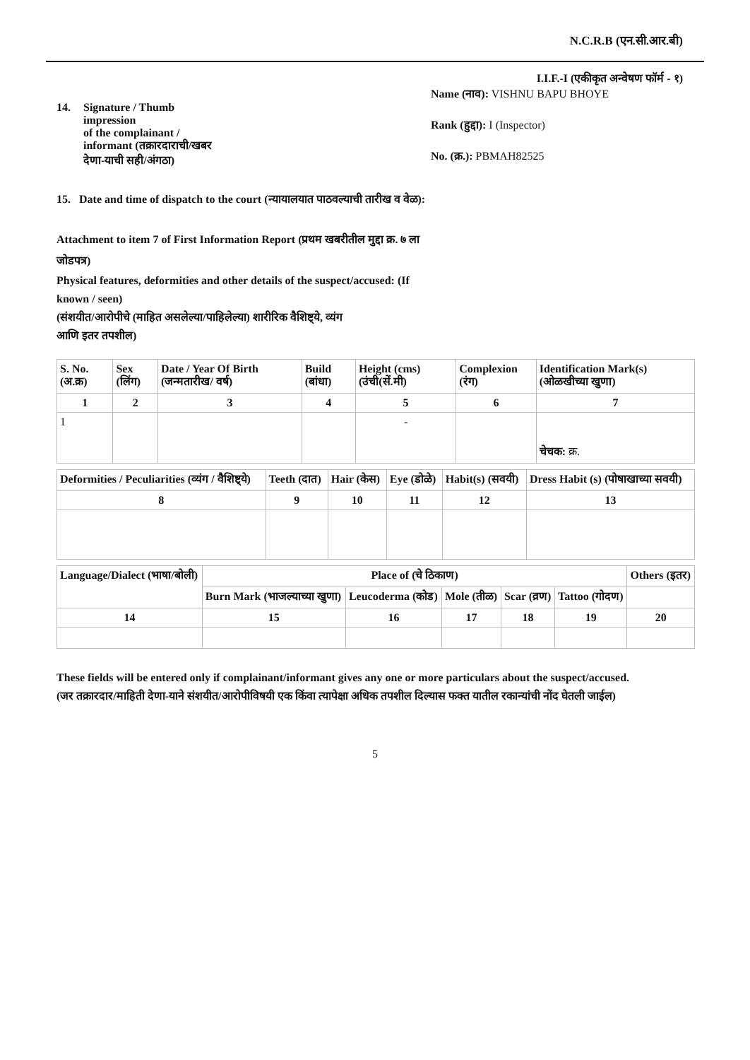N.C.R.B (एन.सी.आर.बी)
I.I.F.-I (एकीकृत अन्वेषण फॉर्म - १)
14. Signature / Thumb
impression
of the complainant /
informant (तक्रारदाराची/खबर
देणा-याची सही/अंगठा)
Name (नाव): VISHNU BAPU BHOYE
Rank (हुद्दा): I (Inspector)
No. (क्र.): PBMAH82525
15. Date and time of dispatch to the court (न्यायालयात पाठवल्याची तारीख व वेळ):
Attachment to item 7 of First Information Report (प्रथम खबरीतील मुद्दा क्र. ७ ला
जोडपत्र)
Physical features, deformities and other details of the suspect/accused: (If
known / seen)
(संशयीत/आरोपीचे (माहित असलेल्या/पाहिलेल्या) शारीरिक वैशिष्ट्ये, व्यंग
आणि इतर तपशील)
| S. No. (अ.क्र) | Sex (लिंग) | Date / Year Of Birth (जन्मतारीख/ वर्ष) | Build (बांधा) | Height (cms) (उंची(सें.मी) | Complexion (रंग) | Identification Mark(s) (ओळखीच्या खुणा) |
| --- | --- | --- | --- | --- | --- | --- |
| 1 | 2 | 3 | 4 | 5 | 6 | 7 |
| 1 | | | | - | | चेचक: क्र. |
| Deformities / Peculiarities (व्यंग / वैशिष्ट्ये) | Teeth (दात) | Hair (केस) | Eye (डोळे) | Habit(s) (सवयी) | Dress Habit (s) (पोषाखाच्या सवयी) |
| --- | --- | --- | --- | --- | --- |
| 8 | 9 | 10 | 11 | 12 | 13 |
| Language/Dialect (भाषा/बोली) | Place of (चे ठिकाण) | | | | | Others (इतर) |
| --- | --- | --- | --- | --- | --- | --- |
| | Burn Mark (भाजल्याच्या खुणा) | Leucoderma (कोड) | Mole (तीळ) | Scar (व्रण) | Tattoo (गोदण) | |
| 14 | 15 | 16 | 17 | 18 | 19 | 20 |
These fields will be entered only if complainant/informant gives any one or more particulars about the suspect/accused.
(जर तक्रारदार/माहिती देणा-याने संशयीत/आरोपीविषयी एक किंवा त्यापेक्षा अधिक तपशील दिल्यास फक्त यातील रकान्यांची नोंद घेतली जाईल)
5